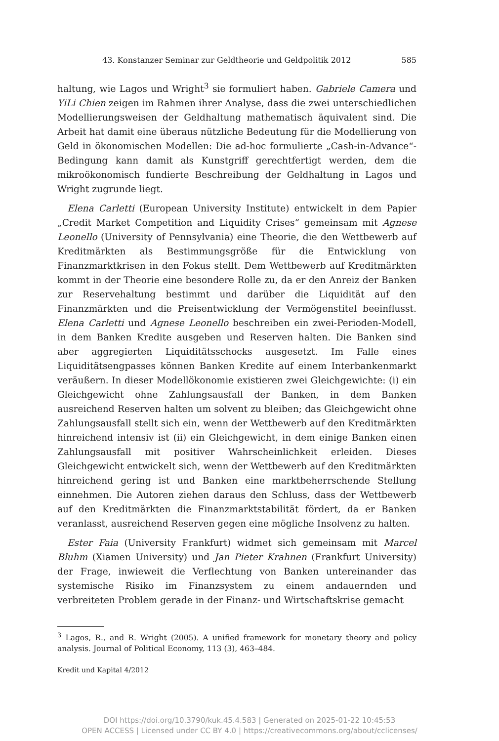43. Konstanzer Seminar zur Geldtheorie und Geldpolitik 2012 585
haltung, wie Lagos und Wright<sup>3</sup> sie formuliert haben. Gabriele Camera und YiLi Chien zeigen im Rahmen ihrer Analyse, dass die zwei unterschiedlichen Modellierungsweisen der Geldhaltung mathematisch äquivalent sind. Die Arbeit hat damit eine überaus nützliche Bedeutung für die Modellierung von Geld in ökonomischen Modellen: Die ad-hoc formulierte „Cash-in-Advance“-Bedingung kann damit als Kunstgriff gerechtfertigt werden, dem die mikroökonomisch fundierte Beschreibung der Geldhaltung in Lagos und Wright zugrunde liegt.
Elena Carletti (European University Institute) entwickelt in dem Papier „Credit Market Competition and Liquidity Crises“ gemeinsam mit Agnese Leonello (University of Pennsylvania) eine Theorie, die den Wettbewerb auf Kreditmärkten als Bestimmungsgröße für die Entwicklung von Finanzmarktkrisen in den Fokus stellt. Dem Wettbewerb auf Kreditmärkten kommt in der Theorie eine besondere Rolle zu, da er den Anreiz der Banken zur Reservehaltung bestimmt und darüber die Liquidität auf den Finanzmärkten und die Preisentwicklung der Vermögenstitel beeinflusst. Elena Carletti und Agnese Leonello beschreiben ein zwei-Perioden-Modell, in dem Banken Kredite ausgeben und Reserven halten. Die Banken sind aber aggregierten Liquiditätsschocks ausgesetzt. Im Falle eines Liquiditätsengpasses können Banken Kredite auf einem Interbankenmarkt veräußern. In dieser Modellökonomie existieren zwei Gleichgewichte: (i) ein Gleichgewicht ohne Zahlungsausfall der Banken, in dem Banken ausreichend Reserven halten um solvent zu bleiben; das Gleichgewicht ohne Zahlungsausfall stellt sich ein, wenn der Wettbewerb auf den Kreditmärkten hinreichend intensiv ist (ii) ein Gleichgewicht, in dem einige Banken einen Zahlungsausfall mit positiver Wahrscheinlichkeit erleiden. Dieses Gleichgewicht entwickelt sich, wenn der Wettbewerb auf den Kreditmärkten hinreichend gering ist und Banken eine marktbeherrschende Stellung einnehmen. Die Autoren ziehen daraus den Schluss, dass der Wettbewerb auf den Kreditmärkten die Finanzmarktstabilität fördert, da er Banken veranlasst, ausreichend Reserven gegen eine mögliche Insolvenz zu halten.
Ester Faia (University Frankfurt) widmet sich gemeinsam mit Marcel Bluhm (Xiamen University) und Jan Pieter Krahnen (Frankfurt University) der Frage, inwieweit die Verflechtung von Banken untereinander das systemische Risiko im Finanzsystem zu einem andauernden und verbreiteten Problem gerade in der Finanz- und Wirtschaftskrise gemacht
<sup>3</sup> Lagos, R., and R. Wright (2005). A unified framework for monetary theory and policy analysis. Journal of Political Economy, 113 (3), 463–484.
Kredit und Kapital 4/2012
DOI https://doi.org/10.3790/kuk.45.4.583 | Generated on 2025-01-22 10:45:53
OPEN ACCESS | Licensed under CC BY 4.0 | https://creativecommons.org/about/cclicenses/